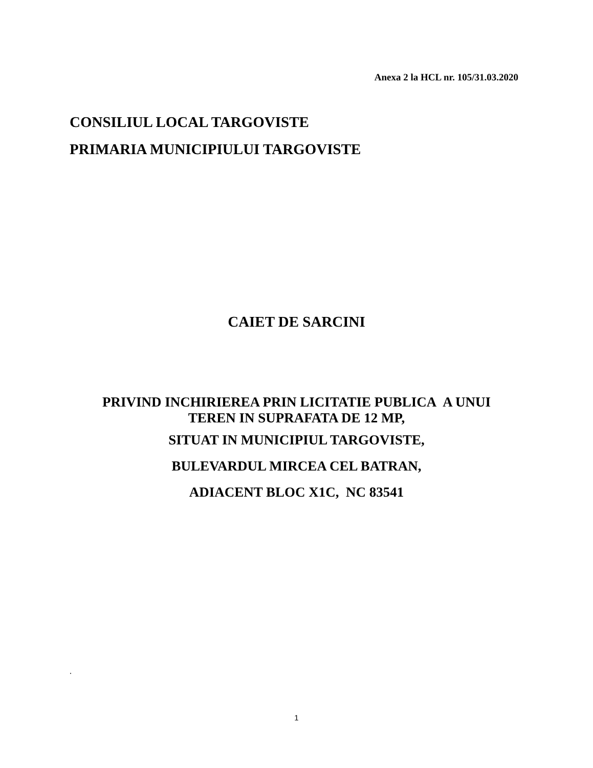Anexa 2 la HCL nr. 105/31.03.2020
CONSILIUL LOCAL TARGOVISTE
PRIMARIA MUNICIPIULUI TARGOVISTE
CAIET DE SARCINI
PRIVIND INCHIRIEREA PRIN LICITATIE PUBLICA A UNUI
TEREN IN SUPRAFATA DE 12 MP,
SITUAT IN MUNICIPIUL TARGOVISTE,
BULEVARDUL MIRCEA CEL BATRAN,
ADIACENT BLOC X1C, NC 83541
.
1